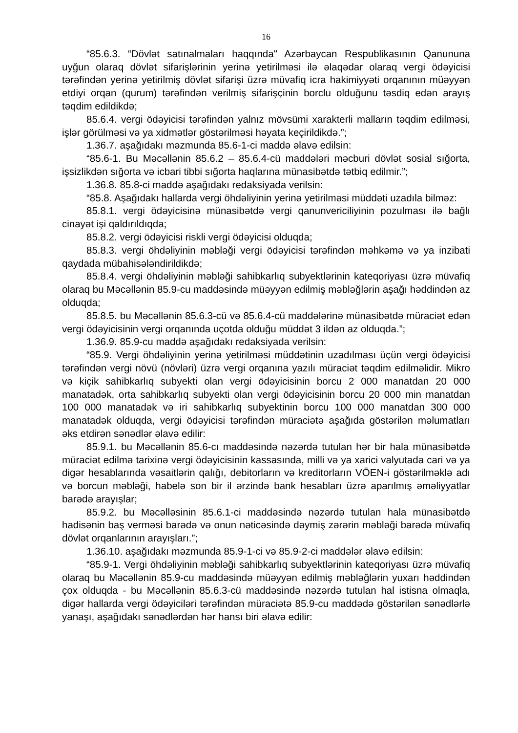16
“85.6.3. “Dövlət satınalmaları haqqında" Azərbaycan Respublikasının Qanununa uyğun olaraq dövlət sifarişlərinin yerinə yetirilməsi ilə əlaqədar olaraq vergi ödəyicisi tərəfindən yerinə yetirilmiş dövlət sifarişi üzrə müvafiq icra hakimiyyəti orqanının müəyyən etdiyi orqan (qurum) tərəfindən verilmiş sifarişçinin borclu olduğunu təsdiq edən arayış təqdim edildikdə;
85.6.4. vergi ödəyicisi tərəfindən yalnız mövsümi xarakterli malların təqdim edilməsi, işlər görülməsi və ya xidmətlər göstərilməsi həyata keçirildikdə.”;
1.36.7. aşağıdakı məzmunda 85.6-1-ci maddə əlavə edilsin:
“85.6-1. Bu Məcəllənin 85.6.2 – 85.6.4-cü maddələri məcburi dövlət sosial sığorta, işsizlikdən sığorta və icbari tibbi sığorta haqlarına münasibətdə tətbiq edilmir.”;
1.36.8. 85.8-ci maddə aşağıdakı redaksiyada verilsin:
“85.8. Aşağıdakı hallarda vergi öhdəliyinin yerinə yetirilməsi müddəti uzadıla bilməz:
85.8.1. vergi ödəyicisinə münasibətdə vergi qanunvericiliyinin pozulması ilə bağlı cinayət işi qaldırıldıqda;
85.8.2. vergi ödəyicisi riskli vergi ödəyicisi olduqda;
85.8.3. vergi öhdəliyinin məbləği vergi ödəyicisi tərəfindən məhkəmə və ya inzibati qaydada mübahisələndirildikdə;
85.8.4. vergi öhdəliyinin məbləği sahibkarlıq subyektlərinin kateqoriyası üzrə müvafiq olaraq bu Məcəllənin 85.9-cu maddəsində müəyyən edilmiş məbləğlərin aşağı həddindən az olduqda;
85.8.5. bu Məcəllənin 85.6.3-cü və 85.6.4-cü maddələrinə münasibətdə müraciət edən vergi ödəyicisinin vergi orqanında uçotda olduğu müddət 3 ildən az olduqda.”;
1.36.9. 85.9-cu maddə aşağıdakı redaksiyada verilsin:
“85.9. Vergi öhdəliyinin yerinə yetirilməsi müddətinin uzadılması üçün vergi ödəyicisi tərəfindən vergi növü (növləri) üzrə vergi orqanına yazılı müraciət təqdim edilməlidir. Mikro və kiçik sahibkarlıq subyekti olan vergi ödəyicisinin borcu 2 000 manatdan 20 000 manatadək, orta sahibkarlıq subyekti olan vergi ödəyicisinin borcu 20 000 min manatdan 100 000 manatadək və iri sahibkarlıq subyektinin borcu 100 000 manatdan 300 000 manatadək olduqda, vergi ödəyicisi tərəfindən müraciətə aşağıda göstərilən məlumatları əks etdirən sənədlər əlavə edilir:
85.9.1. bu Məcəllənin 85.6-cı maddəsində nəzərdə tutulan hər bir hala münasibətdə müraciət edilmə tarixinə vergi ödəyicisinin kassasında, milli və ya xarici valyutada cari və ya digər hesablarında vəsaitlərin qalığı, debitorların və kreditorların VÖEN-i göstərilməklə adı və borcun məbləği, habelə son bir il ərzində bank hesabları üzrə aparılmış əməliyyatlar barədə arayışlar;
85.9.2. bu Məcəlləsinin 85.6.1-ci maddəsində nəzərdə tutulan hala münasibətdə hadisənin baş verməsi barədə və onun nəticəsində dəymiş zərərin məbləği barədə müvafiq dövlət orqanlarının arayışları.”;
1.36.10. aşağıdakı məzmunda 85.9-1-ci və 85.9-2-ci maddələr əlavə edilsin:
“85.9-1. Vergi öhdəliyinin məbləği sahibkarlıq subyektlərinin kateqoriyası üzrə müvafiq olaraq bu Məcəllənin 85.9-cu maddəsində müəyyən edilmiş məbləğlərin yuxarı həddindən çox olduqda - bu Məcəllənin 85.6.3-cü maddəsində nəzərdə tutulan hal istisna olmaqla, digər hallarda vergi ödəyiciləri tərəfindən müraciətə 85.9-cu maddədə göstərilən sənədlərlə yanaşı, aşağıdakı sənədlərdən hər hansı biri əlavə edilir: